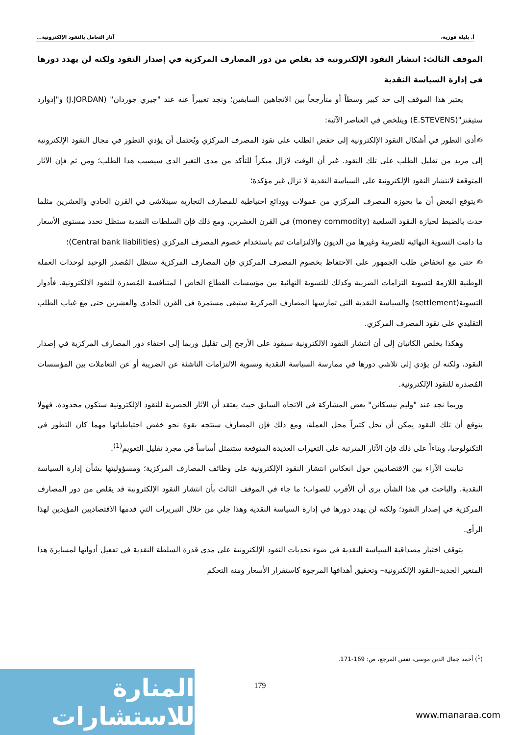أ. بليلة فوزية، آثار التعامل بالنقود الإلكترونية...
الموقف الثالث: انتشار النقود الإلكترونية قد يقلص من دور المصارف المركزية في إصدار النقود ولكنه لن يهدد دورها في إدارة السياسة النقدية
يعتبر هذا الموقف إلى حد كبير وسطاً أو متأرجحاً بين الاتجاهين السابقين؛ ونجد تعبيراً عنه عند "جيري جوردان" (J.JORDAN) و"إدوارد ستيفنز"(E.STEVENS) ويتلخص في العناصر الآتية:
✍أدى التطور في أشكال النقود الإلكترونية إلى خفض الطلب على نقود المصرف المركزي ويُحتمل أن يؤدي التطور في مجال النقود الإلكترونية إلى مزيد من تقليل الطلب على تلك النقود. غير أن الوقت لازال مبكراً للتأكد من مدى التغير الذي سيصيب هذا الطلب؛ ومن ثم فإن الآثار المتوقعة لانتشار النقود الإلكترونية على السياسة النقدية لا تزال غير مؤكدة؛
✍يتوقع البعض أن ما يحوزه المصرف المركزي من عمولات وودائع احتياطية للمصارف التجارية سيتلاشى في القرن الحادي والعشرين مثلما حدث بالضبط لحيازة النقود السلعية (money commodity) في القرن العشرين. ومع ذلك فإن السلطات النقدية ستظل تحدد مستوى الأسعار ما دامت التسوية النهائية للضريبة وغيرها من الديون والالتزامات تتم باستخدام خصوم المصرف المركزي (Central bank liabilities)؛
✍ حتى مع انخفاض طلب الجمهور على الاحتفاظ بخصوم المصرف المركزي فإن المصارف المركزية ستظل المُصدر الوحيد لوحدات العملة الوطنية اللازمة لتسوية التزامات الضريبة وكذلك للتسوية النهائية بين مؤسسات القطاع الخاص ا لمتنافسة المُصدرة للنقود الالكترونية. فأدوار التسوية(settlement) والسياسة النقدية التي تمارسها المصارف المركزية ستبقى مستمرة في القرن الحادي والعشرين حتى مع غياب الطلب التقليدي على نقود المصرف المركزي.
وهكذا يخلص الكاتبان إلى أن انتشار النقود الالكترونية سيقود على الأرجح إلى تقليل وربما إلى اختفاء دور المصارف المركزية في إصدار النقود، ولكنه لن يؤدي إلى تلاشي دورها في ممارسة السياسة النقدية وتسوية الالتزامات الناشئة عن الضريبة أو عن التعاملات بين المؤسسات المُصدرة للنقود الإلكترونية.
وربما نجد عند "وليم نيسكانن" بعض المشاركة في الاتجاه السابق حيث يعتقد أن الآثار الحصرية للنقود الإلكترونية ستكون محدودة. فهولا يتوقع أن تلك النقود يمكن أن تحل كثيراً محل العملة، ومع ذلك فإن المصارف ستتجه بقوة نحو خفض احتياطياتها مهما كان التطور في التكنولوجيا، وبناءاً على ذلك فإن الآثار المترتبة على التغيرات العديدة المتوقعة ستتمثل أساساً في مجرد تقليل التعويم<sup>(1)</sup>.
تباينت الآراء بين الاقتصاديين حول انعكاس انتشار النقود الإلكترونية على وظائف المصارف المركزية؛ ومسؤوليتها بشأن إدارة السياسة النقدية. والباحث في هذا الشأن يرى أن الأقرب للصواب؛ ما جاء في الموقف الثالث بأن انتشار النقود الإلكترونية قد يقلص من دور المصارف المركزية في إصدار النقود؛ ولكنه لن يهدد دورها في إدارة السياسة النقدية وهذا جلي من خلال التبريرات التي قدمها الاقتصاديين المؤيدين لهذا الرأي.
يتوقف اختبار مصداقية السياسة النقدية في ضوء تحديات النقود الإلكترونية على مدى قدرة السلطة النقدية في تفعيل أدواتها لمسايرة هذا المتغير الجديد–النقود الإلكترونية– وتحقيق أهدافها المرجوة كاستقرار الأسعار ومنه التحكم
(<sup>1</sup>) أحمد جمال الدين موسى، نفس المرجع، ص: 169-171.
179
المنارة للاستشارات
www.manaraa.com